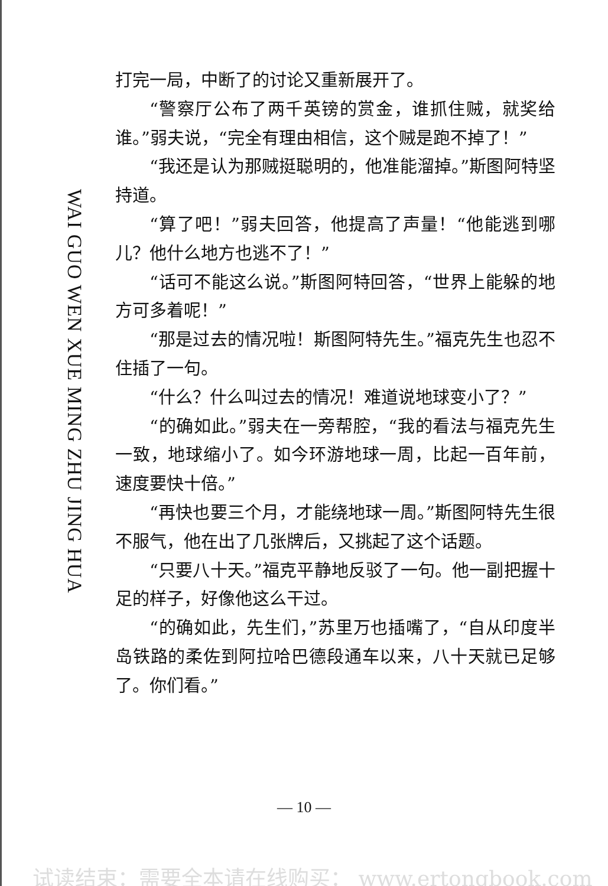WAI GUO WEN XUE MING ZHU JING HUA
打完一局，中断了的讨论又重新展开了。
“警察厅公布了两千英镑的赏金，谁抓住贼，就奖给谁。”弱夫说，“完全有理由相信，这个贼是跑不掉了！”
“我还是认为那贼挺聪明的，他准能溜掉。”斯图阿特坚持道。
“算了吧！”弱夫回答，他提高了声量！“他能逃到哪儿？他什么地方也逃不了！”
“话可不能这么说。”斯图阿特回答，“世界上能躲的地方可多着呢！”
“那是过去的情况啦！斯图阿特先生。”福克先生也忍不住插了一句。
“什么？什么叫过去的情况！难道说地球变小了？”
“的确如此。”弱夫在一旁帮腔，“我的看法与福克先生一致，地球缩小了。如今环游地球一周，比起一百年前，速度要快十倍。”
“再快也要三个月，才能绕地球一周。”斯图阿特先生很不服气，他在出了几张牌后，又挑起了这个话题。
“只要八十天。”福克平静地反驳了一句。他一副把握十足的样子，好像他这么干过。
“的确如此，先生们，”苏里万也插嘴了，“自从印度半岛铁路的柔佐到阿拉哈巴德段通车以来，八十天就已足够了。你们看。”
— 10 —
试读结束：需要全本请在线购买： www.ertongbook.com